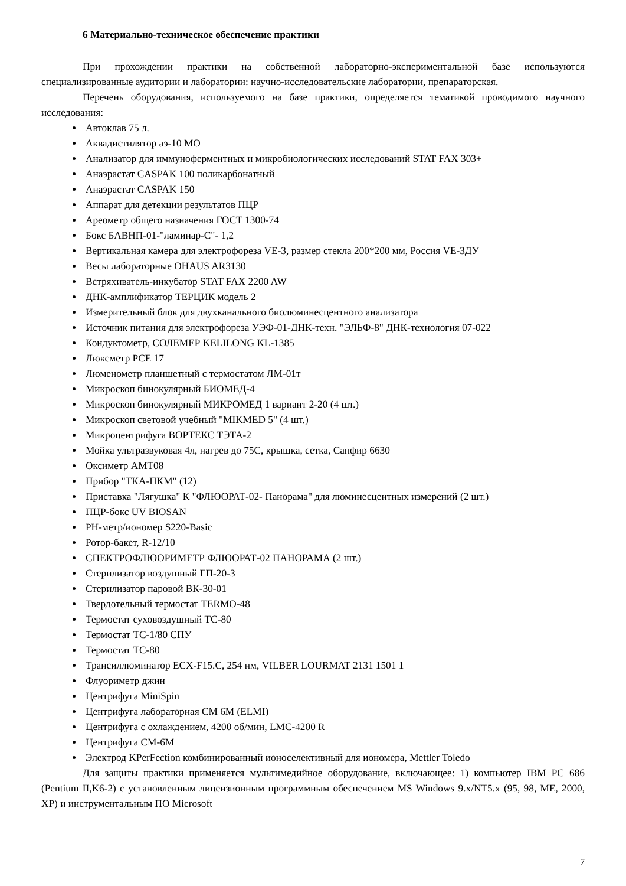6 Материально-техническое обеспечение практики
При прохождении практики на собственной лабораторно-экспериментальной базе используются специализированные аудитории и лаборатории: научно-исследовательские лаборатории, препараторская.
Перечень оборудования, используемого на базе практики, определяется тематикой проводимого научного исследования:
Автоклав 75 л.
Аквадистилятор аэ-10 МО
Анализатор для иммуноферментных и микробиологических исследований STAT FAX 303+
Анаэрастат CASPAK 100 поликарбонатный
Анаэрастат CASPAK 150
Аппарат для детекции результатов ПЦР
Ареометр общего назначения ГОСТ 1300-74
Бокс БАВНП-01-"ламинар-С"- 1,2
Вертикальная камера для электрофореза VE-3, размер стекла 200*200 мм, Россия VE-3ДУ
Весы лабораторные OHAUS AR3130
Встряхиватель-инкубатор STAT FAX 2200 AW
ДНК-амплификатор ТЕРЦИК модель 2
Измерительный блок для двухканального биолюминесцентного анализатора
Источник питания для электрофореза УЭФ-01-ДНК-техн. "ЭЛЬФ-8" ДНК-технология 07-022
Кондуктометр, СОЛЕМЕР KELILONG KL-1385
Люксметр PCE 17
Люменометр планшетный с термостатом ЛМ-01т
Микроскоп бинокулярный БИОМЕД-4
Микроскоп бинокулярный МИКРОМЕД 1 вариант 2-20 (4 шт.)
Микроскоп световой учебный "MIKMED 5" (4 шт.)
Микроцентрифуга ВОРТЕКС ТЭТА-2
Мойка ультразвуковая 4л, нагрев до 75С, крышка, сетка, Сапфир 6630
Оксиметр АМТ08
Прибор "ТКА-ПКМ" (12)
Приставка "Лягушка" К "ФЛЮОРАТ-02- Панорама" для люминесцентных измерений (2 шт.)
ПЦР-бокс UV BIOSAN
РН-метр/иономер S220-Basic
Ротор-бакет, R-12/10
СПЕКТРОФЛЮОРИМЕТР ФЛЮОРАТ-02 ПАНОРАМА (2 шт.)
Стерилизатор воздушный ГП-20-3
Стерилизатор паровой ВК-30-01
Твердотельный термостат TERMO-48
Термостат суховоздушный ТС-80
Термостат ТС-1/80 СПУ
Термостат ТС-80
Трансиллюминатор ECX-F15.C, 254 нм, VILBER LOURMAT 2131 1501 1
Флуориметр джин
Центрифуга MiniSpin
Центрифуга лабораторная СМ 6М (ELMI)
Центрифуга с охлаждением, 4200 об/мин, LMC-4200 R
Центрифуга СМ-6М
Электрод KPerFection комбинированный ионоселективный для иономера, Mettler Toledo
Для защиты практики применяется мультимедийное оборудование, включающее: 1) компьютер IBM PC 686 (Pentium II,K6-2) с установленным лицензионным программным обеспечением MS Windows 9.x/NT5.x (95, 98, ME, 2000, XP) и инструментальным ПО Microsoft
7